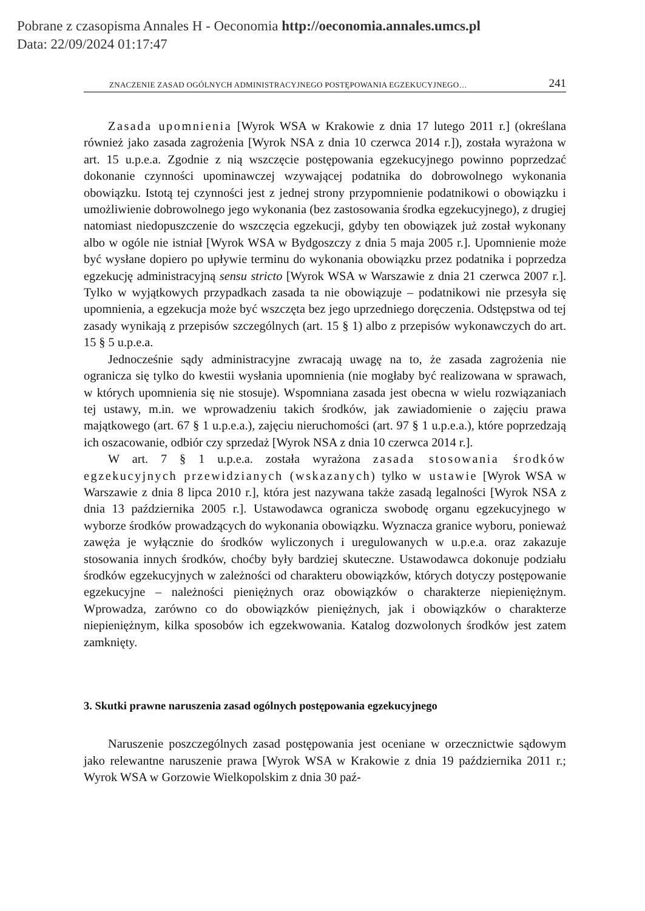Pobrane z czasopisma Annales H - Oeconomia http://oeconomia.annales.umcs.pl
Data: 22/09/2024 01:17:47
ZNACZENIE ZASAD OGÓLNYCH ADMINISTRACYJNEGO POSTĘPOWANIA EGZEKUCYJNEGO… 241
Zasada upomnienia [Wyrok WSA w Krakowie z dnia 17 lutego 2011 r.] (określana również jako zasada zagrożenia [Wyrok NSA z dnia 10 czerwca 2014 r.]), została wyrażona w art. 15 u.p.e.a. Zgodnie z nią wszczęcie postępowania egzekucyjnego powinno poprzedzać dokonanie czynności upominawczej wzywającej podatnika do dobrowolnego wykonania obowiązku. Istotą tej czynności jest z jednej strony przypomnienie podatnikowi o obowiązku i umożliwienie dobrowolnego jego wykonania (bez zastosowania środka egzekucyjnego), z drugiej natomiast niedopuszczenie do wszczęcia egzekucji, gdyby ten obowiązek już został wykonany albo w ogóle nie istniał [Wyrok WSA w Bydgoszczy z dnia 5 maja 2005 r.]. Upomnienie może być wysłane dopiero po upływie terminu do wykonania obowiązku przez podatnika i poprzedza egzekucję administracyjną sensu stricto [Wyrok WSA w Warszawie z dnia 21 czerwca 2007 r.]. Tylko w wyjątkowych przypadkach zasada ta nie obowiązuje – podatnikowi nie przesyła się upomnienia, a egzekucja może być wszczęta bez jego uprzedniego doręczenia. Odstępstwa od tej zasady wynikają z przepisów szczególnych (art. 15 § 1) albo z przepisów wykonawczych do art. 15 § 5 u.p.e.a.
Jednocześnie sądy administracyjne zwracają uwagę na to, że zasada zagrożenia nie ogranicza się tylko do kwestii wysłania upomnienia (nie mogłaby być realizowana w sprawach, w których upomnienia się nie stosuje). Wspomniana zasada jest obecna w wielu rozwiązaniach tej ustawy, m.in. we wprowadzeniu takich środków, jak zawiadomienie o zajęciu prawa majątkowego (art. 67 § 1 u.p.e.a.), zajęciu nieruchomości (art. 97 § 1 u.p.e.a.), które poprzedzają ich oszacowanie, odbiór czy sprzedaż [Wyrok NSA z dnia 10 czerwca 2014 r.].
W art. 7 § 1 u.p.e.a. została wyrażona zasada stosowania środków egzekucyjnych przewidzianych (wskazanych) tylko w ustawie [Wyrok WSA w Warszawie z dnia 8 lipca 2010 r.], która jest nazywana także zasadą legalności [Wyrok NSA z dnia 13 października 2005 r.]. Ustawodawca ogranicza swobodę organu egzekucyjnego w wyborze środków prowadzących do wykonania obowiązku. Wyznacza granice wyboru, ponieważ zawęża je wyłącznie do środków wyliczonych i uregulowanych w u.p.e.a. oraz zakazuje stosowania innych środków, choćby były bardziej skuteczne. Ustawodawca dokonuje podziału środków egzekucyjnych w zależności od charakteru obowiązków, których dotyczy postępowanie egzekucyjne – należności pieniężnych oraz obowiązków o charakterze niepieniężnym. Wprowadza, zarówno co do obowiązków pieniężnych, jak i obowiązków o charakterze niepieniężnym, kilka sposobów ich egzekwowania. Katalog dozwolonych środków jest zatem zamknięty.
3. Skutki prawne naruszenia zasad ogólnych postępowania egzekucyjnego
Naruszenie poszczególnych zasad postępowania jest oceniane w orzecznictwie sądowym jako relewantne naruszenie prawa [Wyrok WSA w Krakowie z dnia 19 października 2011 r.; Wyrok WSA w Gorzowie Wielkopolskim z dnia 30 paź-